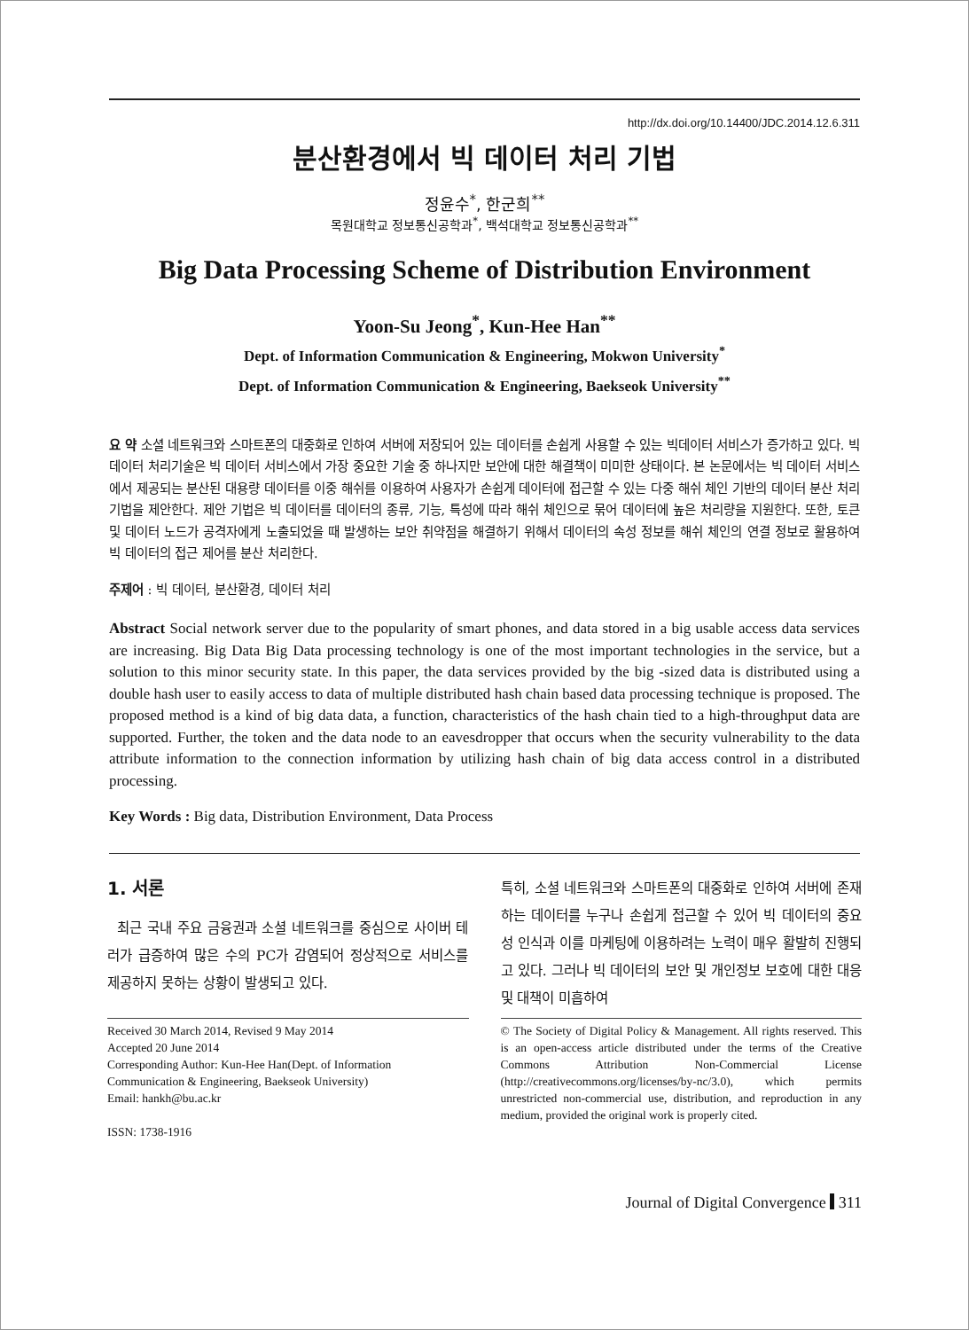http://dx.doi.org/10.14400/JDC.2014.12.6.311
분산환경에서 빅 데이터 처리 기법
정윤수<sup>*</sup>, 한군희<sup>**</sup>
목원대학교 정보통신공학과<sup>*</sup>, 백석대학교 정보통신공학과<sup>**</sup>
Big Data Processing Scheme of Distribution Environment
Yoon-Su Jeong<sup>*</sup>, Kun-Hee Han<sup>**</sup>
Dept. of Information Communication & Engineering, Mokwon University<sup>*</sup>
Dept. of Information Communication & Engineering, Baekseok University<sup>**</sup>
요 약 소셜 네트워크와 스마트폰의 대중화로 인하여 서버에 저장되어 있는 데이터를 손쉽게 사용할 수 있는 빅데이터 서비스가 증가하고 있다. 빅 데이터 처리기술은 빅 데이터 서비스에서 가장 중요한 기술 중 하나지만 보안에 대한 해결책이 미미한 상태이다. 본 논문에서는 빅 데이터 서비스에서 제공되는 분산된 대용량 데이터를 이중 해쉬를 이용하여 사용자가 손쉽게 데이터에 접근할 수 있는 다중 해쉬 체인 기반의 데이터 분산 처리 기법을 제안한다. 제안 기법은 빅 데이터를 데이터의 종류, 기능, 특성에 따라 해쉬 체인으로 묶어 데이터에 높은 처리량을 지원한다. 또한, 토큰 및 데이터 노드가 공격자에게 노출되었을 때 발생하는 보안 취약점을 해결하기 위해서 데이터의 속성 정보를 해쉬 체인의 연결 정보로 활용하여 빅 데이터의 접근 제어를 분산 처리한다.
주제어 : 빅 데이터, 분산환경, 데이터 처리
Abstract Social network server due to the popularity of smart phones, and data stored in a big usable access data services are increasing. Big Data Big Data processing technology is one of the most important technologies in the service, but a solution to this minor security state. In this paper, the data services provided by the big -sized data is distributed using a double hash user to easily access to data of multiple distributed hash chain based data processing technique is proposed. The proposed method is a kind of big data data, a function, characteristics of the hash chain tied to a high-throughput data are supported. Further, the token and the data node to an eavesdropper that occurs when the security vulnerability to the data attribute information to the connection information by utilizing hash chain of big data access control in a distributed processing.
Key Words : Big data, Distribution Environment, Data Process
1. 서론
최근 국내 주요 금융권과 소셜 네트워크를 중심으로 사이버 테러가 급증하여 많은 수의 PC가 감염되어 정상적으로 서비스를 제공하지 못하는 상황이 발생되고 있다.
특히, 소셜 네트워크와 스마트폰의 대중화로 인하여 서버에 존재하는 데이터를 누구나 손쉽게 접근할 수 있어 빅 데이터의 중요성 인식과 이를 마케팅에 이용하려는 노력이 매우 활발히 진행되고 있다. 그러나 빅 데이터의 보안 및 개인정보 보호에 대한 대응 및 대책이 미흡하여
Received 30 March 2014, Revised 9 May 2014
Accepted 20 June 2014
Corresponding Author: Kun-Hee Han(Dept. of Information Communication & Engineering, Baekseok University)
Email: hankh@bu.ac.kr
ISSN: 1738-1916
© The Society of Digital Policy & Management. All rights reserved. This is an open-access article distributed under the terms of the Creative Commons Attribution Non-Commercial License (http://creativecommons.org/licenses/by-nc/3.0), which permits unrestricted non-commercial use, distribution, and reproduction in any medium, provided the original work is properly cited.
Journal of Digital Convergence 311